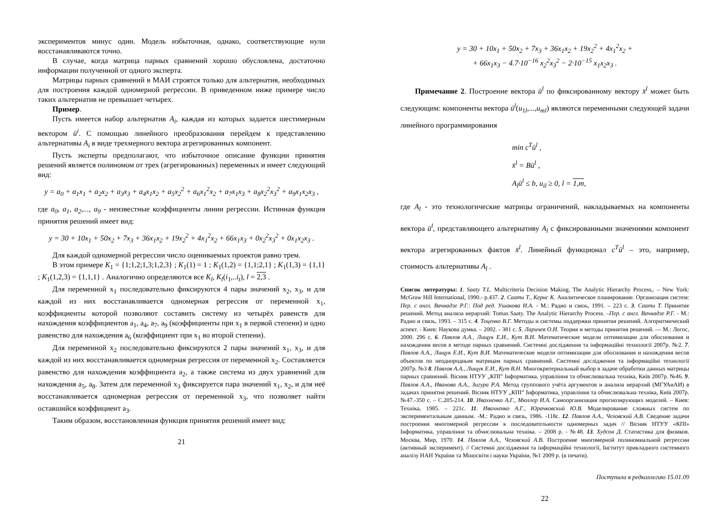экспериментов минус один. Модель избыточная, однако, соответствующие нули восстанавливаются точно.
В случае, когда матрица парных сравнений хорошо обусловлена, достаточно информации полученной от одного эксперта.
Матрицы парных сравнений в МАИ строятся только для альтернатив, необходимых для построения каждой одномерной регрессии. В приведенном ниже примере число таких альтернатив не превышает четырех.
Пример.
Пусть имеется набор альтернатив A<sub>i</sub>, каждая из которых задается шестимерным вектором ū<sup>i</sup>. С помощью линейного преобразования перейдем к представлению альтернативы A<sub>i</sub> в виде трехмерного вектора агрегированных компонент.
Пусть эксперты предполагают, что избыточное описание функции принятия решений является полиномом от трех (агрегированных) переменных и имеет следующий вид:
y = a<sub>0</sub> + a<sub>1</sub>x<sub>1</sub> + a<sub>2</sub>x<sub>2</sub> + a<sub>3</sub>x<sub>3</sub> + a<sub>4</sub>x<sub>1</sub>x<sub>2</sub> + a<sub>5</sub>x<sub>2</sub><sup>2</sup> + a<sub>6</sub>x<sub>1</sub><sup>2</sup>x<sub>2</sub> + a<sub>7</sub>x<sub>1</sub>x<sub>3</sub> + a<sub>8</sub>x<sub>2</sub><sup>2</sup>x<sub>3</sub><sup>2</sup> + a<sub>9</sub>x<sub>1</sub>x<sub>2</sub>x<sub>3</sub> ,
где a<sub>0</sub>, a<sub>1</sub>, a<sub>2</sub>,..., a<sub>9</sub> - неизвестные коэффициенты линии регрессии. Истинная функция принятия решений имеет вид:
y = 30 + 10x<sub>1</sub> + 50x<sub>2</sub> + 7x<sub>3</sub> + 36x<sub>1</sub>x<sub>2</sub> + 19x<sub>2</sub><sup>2</sup> + 4x<sub>1</sub><sup>2</sup>x<sub>2</sub> + 66x<sub>1</sub>x<sub>3</sub> + 0x<sub>2</sub><sup>2</sup>x<sub>3</sub><sup>2</sup> + 0x<sub>1</sub>x<sub>2</sub>x<sub>3</sub> .
Для каждой одномерной регрессии число оцениваемых проектов равно трем.
В этом примере K<sub>1</sub> = {1;1,2;1,3;1,2,3} ; K<sub>1</sub>(1) = 1 ; K<sub>1</sub>(1,2) = {1,1;2,1} ; K<sub>1</sub>(1,3) = {1,1} ; K<sub>1</sub>(1,2,3) = {1,1,1} . Аналогично определяются все K<sub>l</sub>, K<sub>l</sub>(i<sub>1</sub>,..i<sub>t</sub>), l = 2,3 .
Для переменной x<sub>1</sub> последовательно фиксируются 4 пары значений x<sub>2</sub>, x<sub>3</sub>, и для каждой из них восстанавливается одномерная регрессия от переменной x<sub>1</sub>, коэффициенты которой позволяют составить систему из четырёх равенств для нахождения коэффициентов a<sub>1</sub>, a<sub>4</sub>, a<sub>7</sub>, a<sub>9</sub> (коэффициенты при x<sub>1</sub> в первой степени) и одно равенство для нахождения a<sub>6</sub> (коэффициент при x<sub>1</sub> во второй степени).
Для переменной x<sub>2</sub> последовательно фиксируются 2 пары значений x<sub>1</sub>, x<sub>3</sub>, и для каждой из них восстанавливается одномерная регрессия от переменной x<sub>2</sub>. Составляется равенство для нахождения коэффициента a<sub>2</sub>, а также система из двух уравнений для нахождения a<sub>5</sub>, a<sub>8</sub>. Затем для переменной x<sub>3</sub> фиксируется пара значений x<sub>1</sub>, x<sub>2</sub>, и для неё восстанавливается одномерная регрессия от переменной x<sub>3</sub>, что позволяет найти оставшийся коэффициент a<sub>3</sub>.
Таким образом, восстановленная функция принятия решений имеет вид:
21
y = 30 + 10x<sub>1</sub> + 50x<sub>2</sub> + 7x<sub>3</sub> + 36x<sub>1</sub>x<sub>2</sub> + 19x<sub>2</sub><sup>2</sup> + 4x<sub>1</sub><sup>2</sup>x<sub>2</sub> +
+ 66x<sub>1</sub>x<sub>3</sub> − 4.7·10<sup>−16</sup> x<sub>2</sub><sup>2</sup>x<sub>3</sub><sup>2</sup> − 2·10<sup>−15</sup> x<sub>1</sub>x<sub>2</sub>x<sub>3</sub> .
Примечание 2. Построение вектора ū<sup>l</sup> по фиксированному вектору x̄<sup>l</sup> может быть следующим: компоненты вектора ū<sup>l</sup>(u<sub>1l</sub>,...,u<sub>ml</sub>) являются переменными следующей задачи линейного программирования
min c<sup>T</sup>ū<sup>l</sup> ,
x̄<sup>l</sup> = Bū<sup>l</sup> ,
A<sub>l</sub>ū<sup>l</sup> ≤ b, u<sub>il</sub> ≥ 0, l = 1,m,
где A<sub>l</sub> - это технологические матрицы ограничений, накладываемых на компоненты вектора ū<sup>l</sup>, представляющего альтернативу A<sub>l</sub> с фиксированными значениями компонент вектора агрегированных фактов x̄<sup>l</sup>. Линейный функционал c<sup>T</sup>ū<sup>l</sup> – это, например, стоимость альтернативы A<sub>l</sub> .
Список литературы: 1. Saaty T.L. Multicriteria Decision Making. The Analytic Hierarchy Process,. – New York: McGraw Hill International, 1990.- p.437. 2. Саати Т., Кернс К. Аналитическое планирование. Организация систем: Пер. с англ. Вачнадзе Р.Г.: Под ред. Ушакова И.А. - М.: Радио и связь, 1991. – 223 с. 3. Саати Т. Принятие решений. Метод анализа иерархий: Tomas Saaty. The Analytic Hierarchy Process. –Пер. с англ. Вачнадзе Р.Г. - М.: Радио и связь, 1993. – 315 с. 4. Тоценко В.Г. Методы и системы поддержки принятия решений. Алгоритмический аспект. - Киев: Наукова думка. – 2002. - 381 с. 5. Ларичев О.И. Теория и методы принятия решений. — М.: Логос, 2000. 296 с. 6. Павлов А.А., Лищук Е.И., Кут В.И. Математические модели оптимизации для обоснования и нахождения весов в методе парных сравнений. Системнi дослiдження та iнформацiйнi технологiї 2007р. №2. 7. Павлов А.А., Лищук Е.И., Кут В.И. Математические модели оптимизации для обоснования и нахождения весов объектов по неоднородным матрицам парных сравнений. Системнi дослiдження та iнформацiйнi технологiї 2007р. №3 8. Павлов А.А., Лищук Е.И., Кут В.Н. Многокритериальный выбор в задаче обработки данных матрицы парных сравнений. Вiсник НТУУ „КПI” Iнформатика, управлiння та обчислювальна технiка, Київ 2007р. №46. 9. Павлов А.А., Иванова А.А., Зигура Р.А. Метод группового учёта аргументов и анализа иерархий (МГУАиАИ) в задачах принятия решений. Вiсник НТУУ „КПI” Iнформатика, управлiння та обчислювальна технiка, Київ 2007р. №47.-350 с. – С.205-214. 10. Ивахненко А.Г., Мюллер И.А. Самоорганизация прогнозирующих моделей. – Киев: Технiка, 1985. – 221с. 11. Ивахненко А.Г., Юрачковский Ю.В. Моделирование сложных систем по экспериментальным данным. -М.: Радио и связь, 1986. -118с. 12. Павлов А.А., Чеховский А.В. Сведение задачи построения многомерной регрессии к последовательности одномерных задач // Вiсник НТУУ «КПI» Iнформатика, управлiння та обчислювальна технiка. – 2008 р. - №48. 13. Худсон Д. Статистика для физиков. Москва, Мир, 1970. 14. Павлов А.А., Чеховский А.В. Построение многомерной полиномиальной регрессии (активный эксперимент). // Системнi дослiдження та iнформацiйнi технологiї, Iнститут прикладного системного аналiзу НАН України та Мiносвiти i науки України, №1 2009 р. (в печати).
Поступила в редколлегию 15.01.09
22